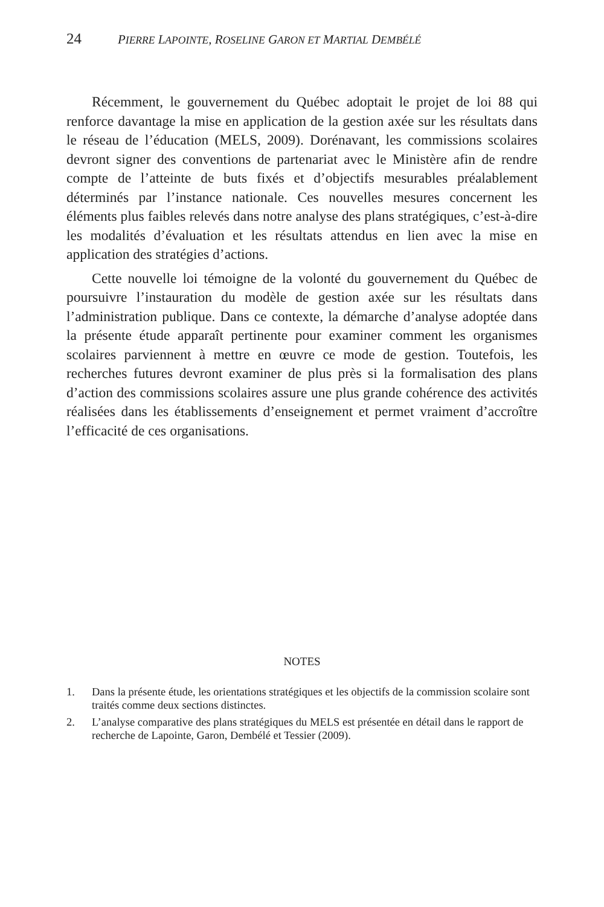24 PIERRE LAPOINTE, ROSELINE GARON ET MARTIAL DEMBÉLÉ
Récemment, le gouvernement du Québec adoptait le projet de loi 88 qui renforce davantage la mise en application de la gestion axée sur les résultats dans le réseau de l’éducation (MELS, 2009). Dorénavant, les commissions scolaires devront signer des conventions de partenariat avec le Ministère afin de rendre compte de l’atteinte de buts fixés et d’objectifs mesurables préalablement déterminés par l’instance nationale. Ces nouvelles mesures concernent les éléments plus faibles relevés dans notre analyse des plans stratégiques, c’est-à-dire les modalités d’évaluation et les résultats attendus en lien avec la mise en application des stratégies d’actions.
Cette nouvelle loi témoigne de la volonté du gouvernement du Québec de poursuivre l’instauration du modèle de gestion axée sur les résultats dans l’administration publique. Dans ce contexte, la démarche d’analyse adoptée dans la présente étude apparaît pertinente pour examiner comment les organismes scolaires parviennent à mettre en œuvre ce mode de gestion. Toutefois, les recherches futures devront examiner de plus près si la formalisation des plans d’action des commissions scolaires assure une plus grande cohérence des activités réalisées dans les établissements d’enseignement et permet vraiment d’accroître l’efficacité de ces organisations.
NOTES
1. Dans la présente étude, les orientations stratégiques et les objectifs de la commission scolaire sont traités comme deux sections distinctes.
2. L’analyse comparative des plans stratégiques du MELS est présentée en détail dans le rapport de recherche de Lapointe, Garon, Dembélé et Tessier (2009).